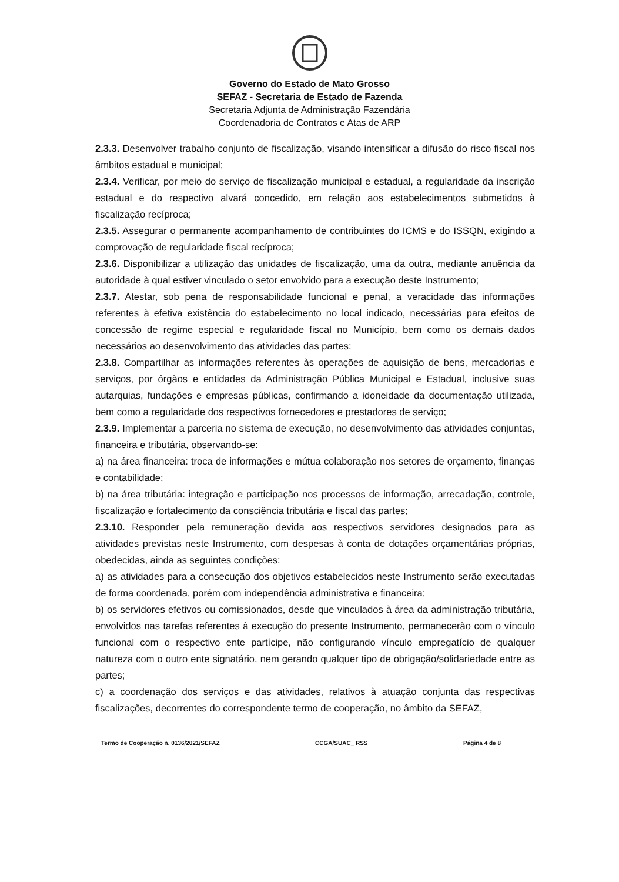Governo do Estado de Mato Grosso
SEFAZ - Secretaria de Estado de Fazenda
Secretaria Adjunta de Administração Fazendária
Coordenadoria de Contratos e Atas de ARP
2.3.3. Desenvolver trabalho conjunto de fiscalização, visando intensificar a difusão do risco fiscal nos âmbitos estadual e municipal;
2.3.4. Verificar, por meio do serviço de fiscalização municipal e estadual, a regularidade da inscrição estadual e do respectivo alvará concedido, em relação aos estabelecimentos submetidos à fiscalização recíproca;
2.3.5. Assegurar o permanente acompanhamento de contribuintes do ICMS e do ISSQN, exigindo a comprovação de regularidade fiscal recíproca;
2.3.6. Disponibilizar a utilização das unidades de fiscalização, uma da outra, mediante anuência da autoridade à qual estiver vinculado o setor envolvido para a execução deste Instrumento;
2.3.7. Atestar, sob pena de responsabilidade funcional e penal, a veracidade das informações referentes à efetiva existência do estabelecimento no local indicado, necessárias para efeitos de concessão de regime especial e regularidade fiscal no Município, bem como os demais dados necessários ao desenvolvimento das atividades das partes;
2.3.8. Compartilhar as informações referentes às operações de aquisição de bens, mercadorias e serviços, por órgãos e entidades da Administração Pública Municipal e Estadual, inclusive suas autarquias, fundações e empresas públicas, confirmando a idoneidade da documentação utilizada, bem como a regularidade dos respectivos fornecedores e prestadores de serviço;
2.3.9. Implementar a parceria no sistema de execução, no desenvolvimento das atividades conjuntas, financeira e tributária, observando-se:
a) na área financeira: troca de informações e mútua colaboração nos setores de orçamento, finanças e contabilidade;
b) na área tributária: integração e participação nos processos de informação, arrecadação, controle, fiscalização e fortalecimento da consciência tributária e fiscal das partes;
2.3.10. Responder pela remuneração devida aos respectivos servidores designados para as atividades previstas neste Instrumento, com despesas à conta de dotações orçamentárias próprias, obedecidas, ainda as seguintes condições:
a) as atividades para a consecução dos objetivos estabelecidos neste Instrumento serão executadas de forma coordenada, porém com independência administrativa e financeira;
b) os servidores efetivos ou comissionados, desde que vinculados à área da administração tributária, envolvidos nas tarefas referentes à execução do presente Instrumento, permanecerão com o vínculo funcional com o respectivo ente partícipe, não configurando vínculo empregatício de qualquer natureza com o outro ente signatário, nem gerando qualquer tipo de obrigação/solidariedade entre as partes;
c) a coordenação dos serviços e das atividades, relativos à atuação conjunta das respectivas fiscalizações, decorrentes do correspondente termo de cooperação, no âmbito da SEFAZ,
Termo de Cooperação n. 0136/2021/SEFAZ CCGA/SUAC_ RSS Página 4 de 8